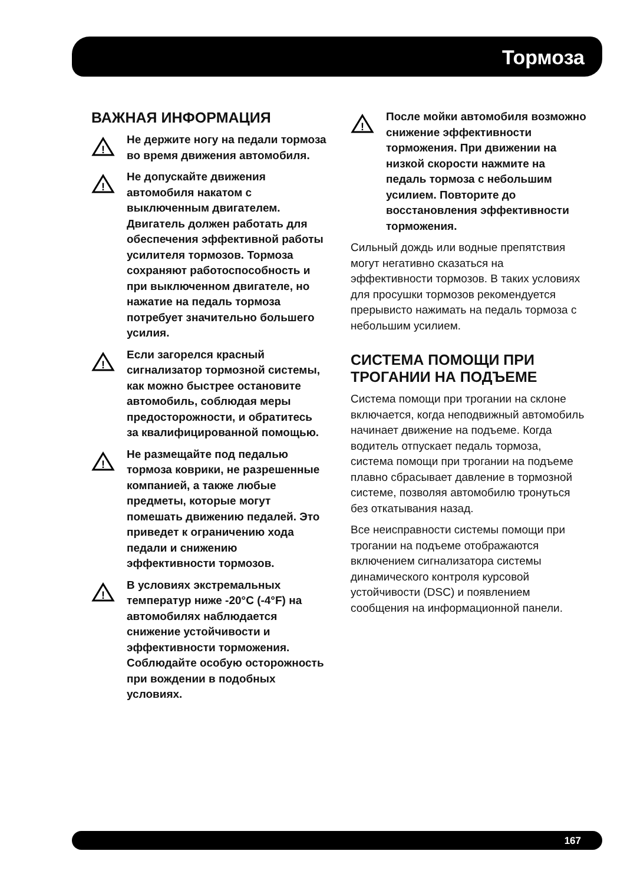Тормоза
ВАЖНАЯ ИНФОРМАЦИЯ
!
Не держите ногу на педали тормоза во время движения автомобиля.
!
Не допускайте движения автомобиля накатом с выключенным двигателем. Двигатель должен работать для обеспечения эффективной работы усилителя тормозов. Тормоза сохраняют работоспособность и при выключенном двигателе, но нажатие на педаль тормоза потребует значительно большего усилия.
!
Если загорелся красный сигнализатор тормозной системы, как можно быстрее остановите автомобиль, соблюдая меры предосторожности, и обратитесь за квалифицированной помощью.
!
Не размещайте под педалью тормоза коврики, не разрешенные компанией, а также любые предметы, которые могут помешать движению педалей. Это приведет к ограничению хода педали и снижению эффективности тормозов.
!
В условиях экстремальных температур ниже -20°C (-4°F) на автомобилях наблюдается снижение устойчивости и эффективности торможения. Соблюдайте особую осторожность при вождении в подобных условиях.
!
После мойки автомобиля возможно снижение эффективности торможения. При движении на низкой скорости нажмите на педаль тормоза с небольшим усилием. Повторите до восстановления эффективности торможения.
Сильный дождь или водные препятствия могут негативно сказаться на эффективности тормозов. В таких условиях для просушки тормозов рекомендуется прерывисто нажимать на педаль тормоза с небольшим усилием.
СИСТЕМА ПОМОЩИ ПРИ ТРОГАНИИ НА ПОДЪЕМЕ
Система помощи при трогании на склоне включается, когда неподвижный автомобиль начинает движение на подъеме. Когда водитель отпускает педаль тормоза, система помощи при трогании на подъеме плавно сбрасывает давление в тормозной системе, позволяя автомобилю тронуться без откатывания назад.
Все неисправности системы помощи при трогании на подъеме отображаются включением сигнализатора системы динамического контроля курсовой устойчивости (DSC) и появлением сообщения на информационной панели.
167